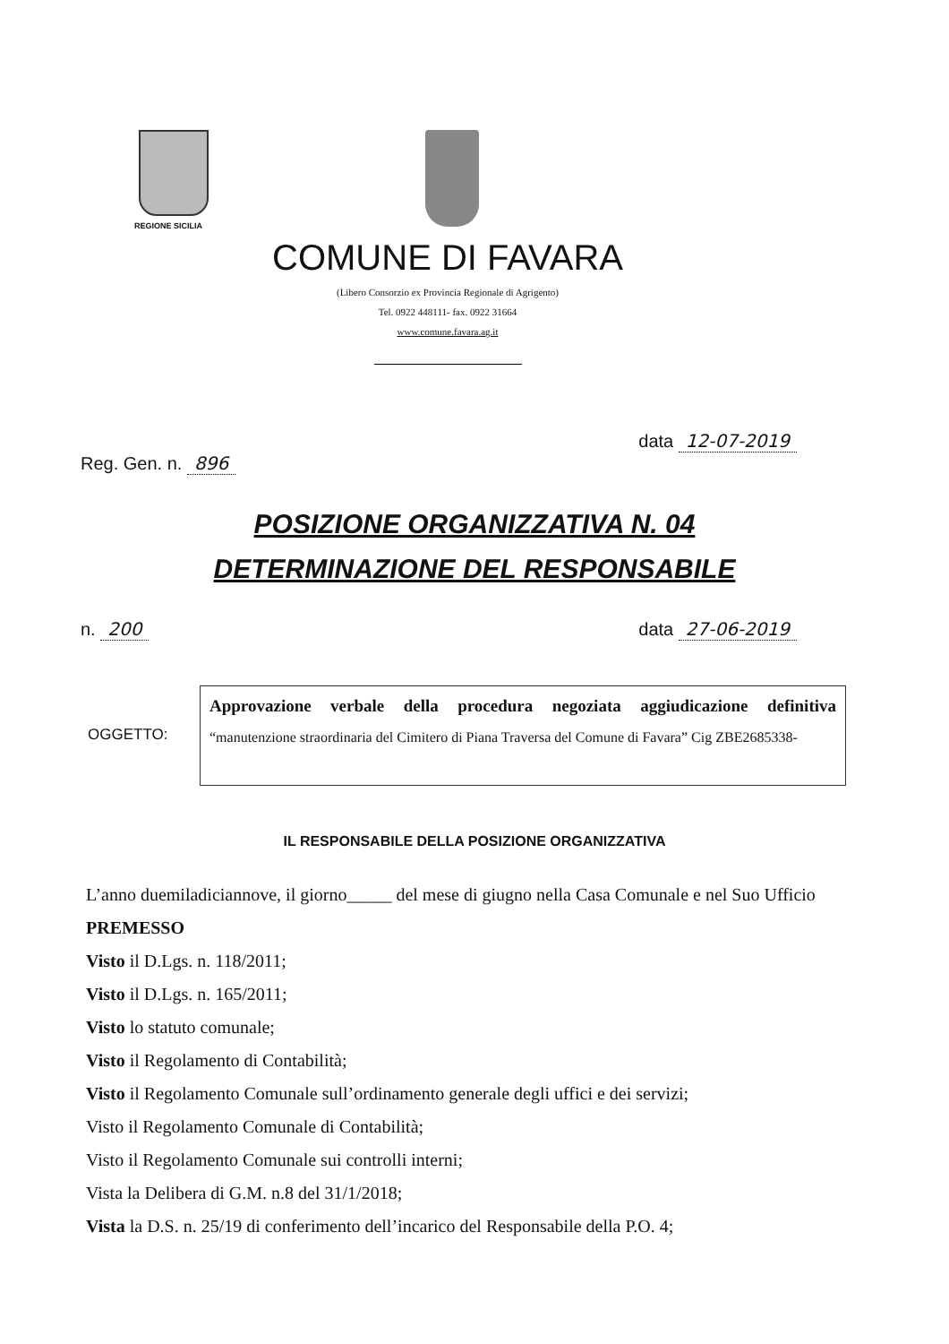REGIONE SICILIA
COMUNE DI FAVARA
(Libero Consorzio ex Provincia Regionale di Agrigento)
Tel. 0922 448111- fax. 0922 31664
www.comune.favara.ag.it
Reg. Gen. n. 896 data 12-07-2019
POSIZIONE ORGANIZZATIVA N. 04
DETERMINAZIONE DEL RESPONSABILE
n. 200 data 27-06-2019
OGGETTO:
Approvazione verbale della procedura negoziata aggiudicazione definitiva “manutenzione straordinaria del Cimitero di Piana Traversa del Comune di Favara” Cig ZBE2685338-
IL RESPONSABILE DELLA POSIZIONE ORGANIZZATIVA
L’anno duemiladiciannove, il giorno_____ del mese di giugno nella Casa Comunale e nel Suo Ufficio
PREMESSO
Visto il D.Lgs. n. 118/2011;
Visto il D.Lgs. n. 165/2011;
Visto lo statuto comunale;
Visto il Regolamento di Contabilità;
Visto il Regolamento Comunale sull’ordinamento generale degli uffici e dei servizi;
Visto il Regolamento Comunale di Contabilità;
Visto il Regolamento Comunale sui controlli interni;
Vista la Delibera di G.M. n.8 del 31/1/2018;
Vista la D.S. n. 25/19 di conferimento dell’incarico del Responsabile della P.O. 4;